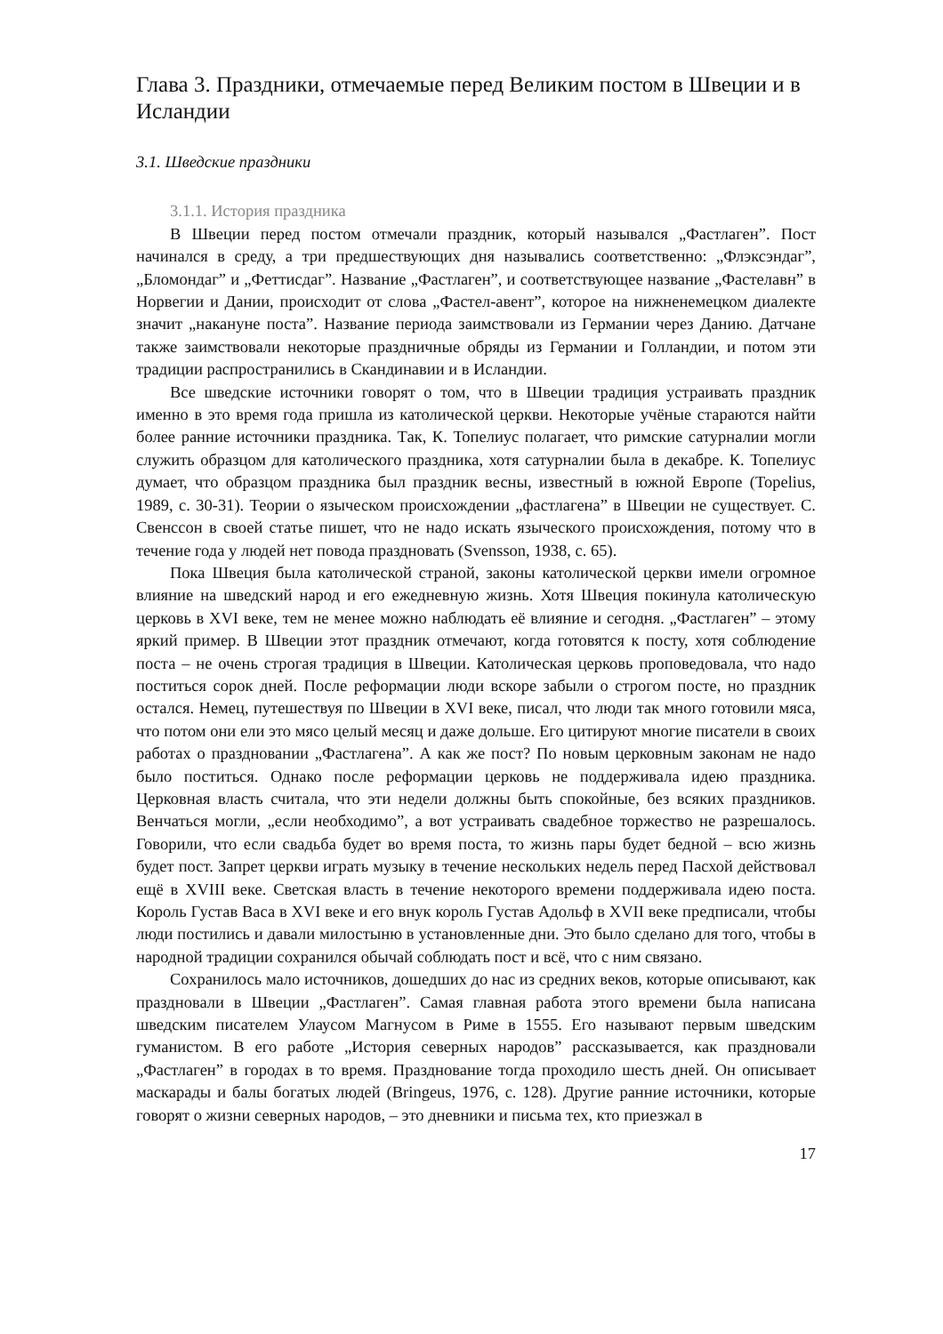Глава 3. Праздники, отмечаемые перед Великим постом в Швеции и в Исландии
3.1. Шведские праздники
3.1.1. История праздника
В Швеции перед постом отмечали праздник, который назывался „Фастлаген”. Пост начинался в среду, а три предшествующих дня назывались соответственно: „Флэксэндаг”, „Бломондаг” и „Феттисдаг”. Название „Фастлаген”, и соответствующее название „Фастелавн” в Норвегии и Дании, происходит от слова „Фастел-авент”, которое на нижненемецком диалекте значит „накануне поста”. Название периода заимствовали из Германии через Данию. Датчане также заимствовали некоторые праздничные обряды из Германии и Голландии, и потом эти традиции распространились в Скандинавии и в Исландии.
Все шведские источники говорят о том, что в Швеции традиция устраивать праздник именно в это время года пришла из католической церкви. Некоторые учёные стараются найти более ранние источники праздника. Так, К. Топелиус полагает, что римские сатурналии могли служить образцом для католического праздника, хотя сатурналии была в декабре. К. Топелиус думает, что образцом праздника был праздник весны, известный в южной Европе (Topelius, 1989, с. 30-31). Теории о языческом происхождении „фастлагена” в Швеции не существует. С. Свенссон в своей статье пишет, что не надо искать языческого происхождения, потому что в течение года у людей нет повода праздновать (Svensson, 1938, с. 65).
Пока Швеция была католической страной, законы католической церкви имели огромное влияние на шведский народ и его ежедневную жизнь. Хотя Швеция покинула католическую церковь в XVI веке, тем не менее можно наблюдать её влияние и сегодня. „Фастлаген” – этому яркий пример. В Швеции этот праздник отмечают, когда готовятся к посту, хотя соблюдение поста – не очень строгая традиция в Швеции. Католическая церковь проповедовала, что надо поститься сорок дней. После реформации люди вскоре забыли о строгом посте, но праздник остался. Немец, путешествуя по Швеции в XVI веке, писал, что люди так много готовили мяса, что потом они ели это мясо целый месяц и даже дольше. Его цитируют многие писатели в своих работах о праздновании „Фастлагена”. А как же пост? По новым церковным законам не надо было поститься. Однако после реформации церковь не поддерживала идею праздника. Церковная власть считала, что эти недели должны быть спокойные, без всяких праздников. Венчаться могли, „если необходимо”, а вот устраивать свадебное торжество не разрешалось. Говорили, что если свадьба будет во время поста, то жизнь пары будет бедной – всю жизнь будет пост. Запрет церкви играть музыку в течение нескольких недель перед Пасхой действовал ещё в XVIII веке. Светская власть в течение некоторого времени поддерживала идею поста. Король Густав Васа в XVI веке и его внук король Густав Адольф в XVII веке предписали, чтобы люди постились и давали милостыню в установленные дни. Это было сделано для того, чтобы в народной традиции сохранился обычай соблюдать пост и всё, что с ним связано.
Сохранилось мало источников, дошедших до нас из средних веков, которые описывают, как праздновали в Швеции „Фастлаген”. Самая главная работа этого времени была написана шведским писателем Улаусом Магнусом в Риме в 1555. Его называют первым шведским гуманистом. В его работе „История северных народов” рассказывается, как праздновали „Фастлаген” в городах в то время. Празднование тогда проходило шесть дней. Он описывает маскарады и балы богатых людей (Bringeus, 1976, с. 128). Другие ранние источники, которые говорят о жизни северных народов, – это дневники и письма тех, кто приезжал в
17